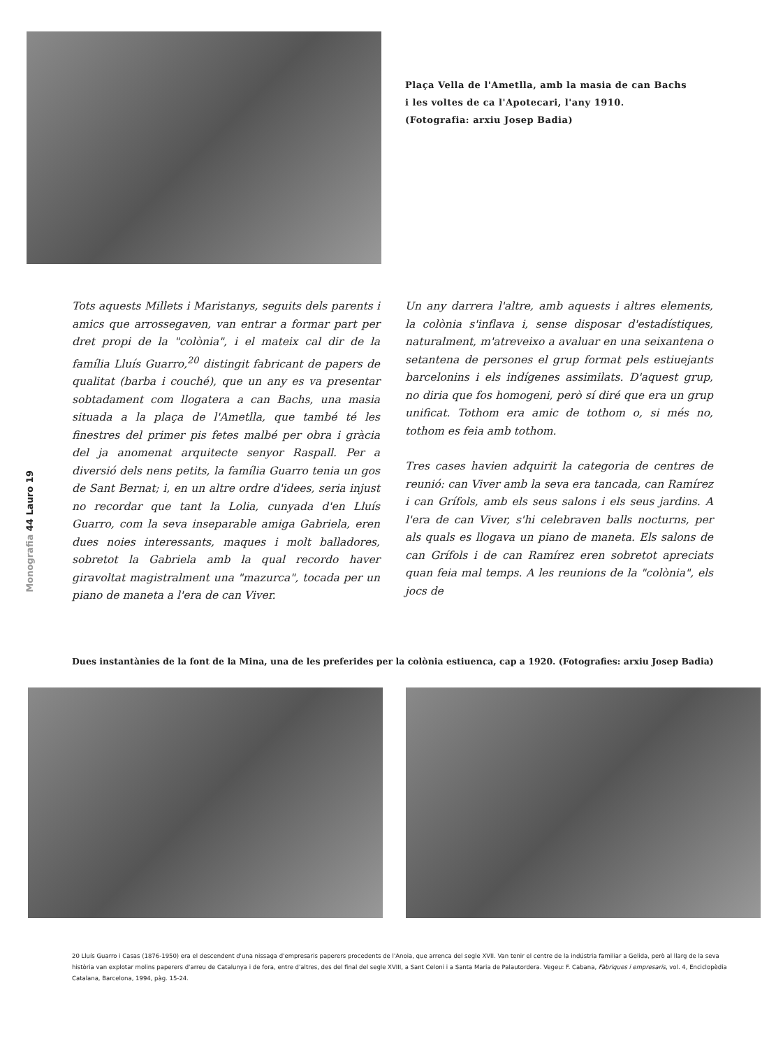Plaça Vella de l'Ametlla, amb la masia de can Bachs
i les voltes de ca l'Apotecari, l'any 1910.
(Fotografia: arxiu Josep Badia)
Tots aquests Millets i Maristanys, seguits dels parents i amics que arrossegaven, van entrar a formar part per dret propi de la "colònia", i el mateix cal dir de la família Lluís Guarro,<sup>20</sup> distingit fabricant de papers de qualitat (barba i couché), que un any es va presentar sobtadament com llogatera a can Bachs, una masia situada a la plaça de l'Ametlla, que també té les finestres del primer pis fetes malbé per obra i gràcia del ja anomenat arquitecte senyor Raspall. Per a diversió dels nens petits, la família Guarro tenia un gos de Sant Bernat; i, en un altre ordre d'idees, seria injust no recordar que tant la Lolia, cunyada d'en Lluís Guarro, com la seva inseparable amiga Gabriela, eren dues noies interessants, maques i molt balladores, sobretot la Gabriela amb la qual recordo haver giravoltat magistralment una "mazurca", tocada per un piano de maneta a l'era de can Viver.
Un any darrera l'altre, amb aquests i altres elements, la colònia s'inflava i, sense disposar d'estadístiques, naturalment, m'atreveixo a avaluar en una seixantena o setantena de persones el grup format pels estiuejants barcelonins i els indígenes assimilats. D'aquest grup, no diria que fos homogeni, però sí diré que era un grup unificat. Tothom era amic de tothom o, si més no, tothom es feia amb tothom.
Tres cases havien adquirit la categoria de centres de reunió: can Viver amb la seva era tancada, can Ramírez i can Grífols, amb els seus salons i els seus jardins. A l'era de can Viver, s'hi celebraven balls nocturns, per als quals es llogava un piano de maneta. Els salons de can Grífols i de can Ramírez eren sobretot apreciats quan feia mal temps. A les reunions de la "colònia", els jocs de
Monografia 44 Lauro 19
Dues instantànies de la font de la Mina, una de les preferides per la colònia estiuenca, cap a 1920. (Fotografies: arxiu Josep Badia)
20 Lluís Guarro i Casas (1876-1950) era el descendent d'una nissaga d'empresaris paperers procedents de l'Anoia, que arrenca del segle XVII. Van tenir el centre de la indústria familiar a Gelida, però al llarg de la seva història van explotar molins paperers d'arreu de Catalunya i de fora, entre d'altres, des del final del segle XVIII, a Sant Celoni i a Santa Maria de Palautordera. Vegeu: F. Cabana, Fàbriques i empresaris, vol. 4, Enciclopèdia Catalana, Barcelona, 1994, pàg. 15-24.